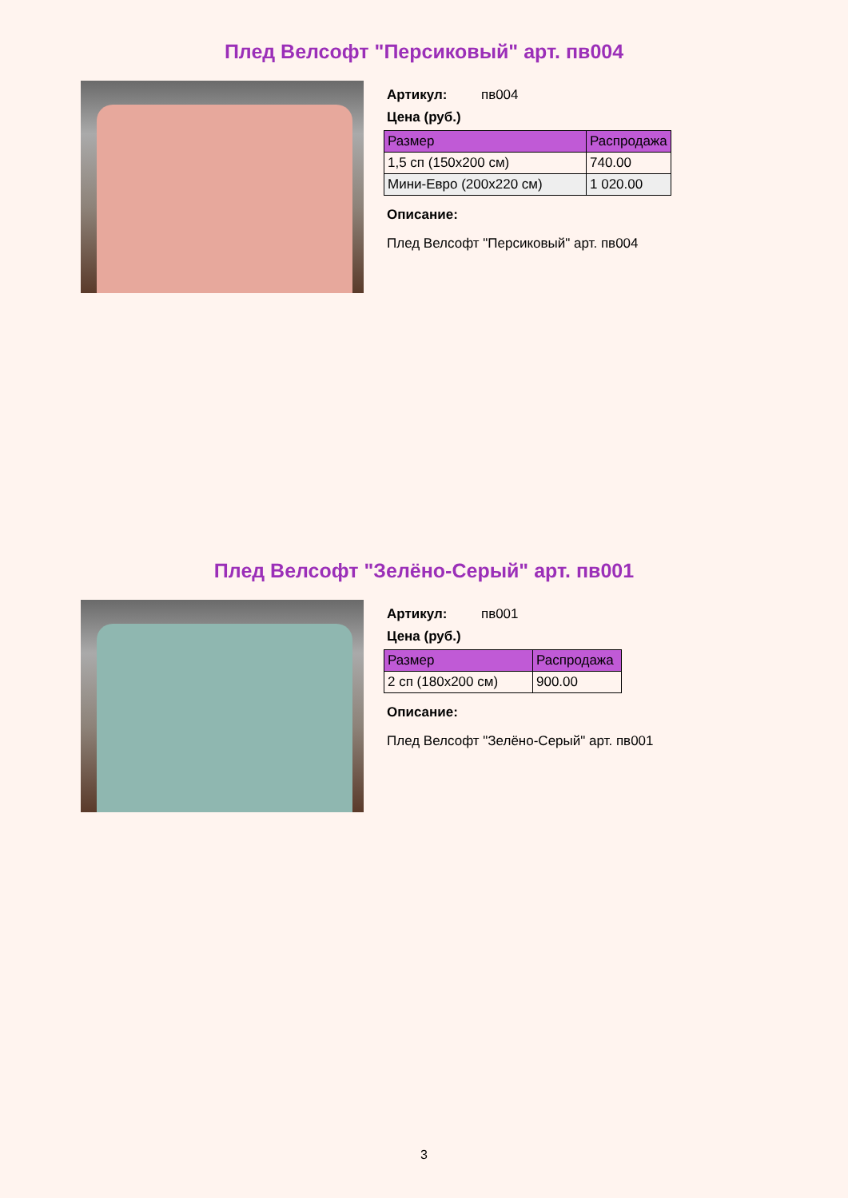Плед Велсофт "Персиковый" арт. пв004
Артикул: пв004
Цена (руб.)
| Размер | Распродажа |
| --- | --- |
| 1,5 сп (150x200 см) | 740.00 |
| Мини-Евро (200x220 см) | 1 020.00 |
Описание:
Плед Велсофт "Персиковый" арт. пв004
Плед Велсофт "Зелёно-Серый" арт. пв001
Артикул: пв001
Цена (руб.)
| Размер | Распродажа |
| --- | --- |
| 2 сп (180x200 см) | 900.00 |
Описание:
Плед Велсофт "Зелёно-Серый" арт. пв001
3